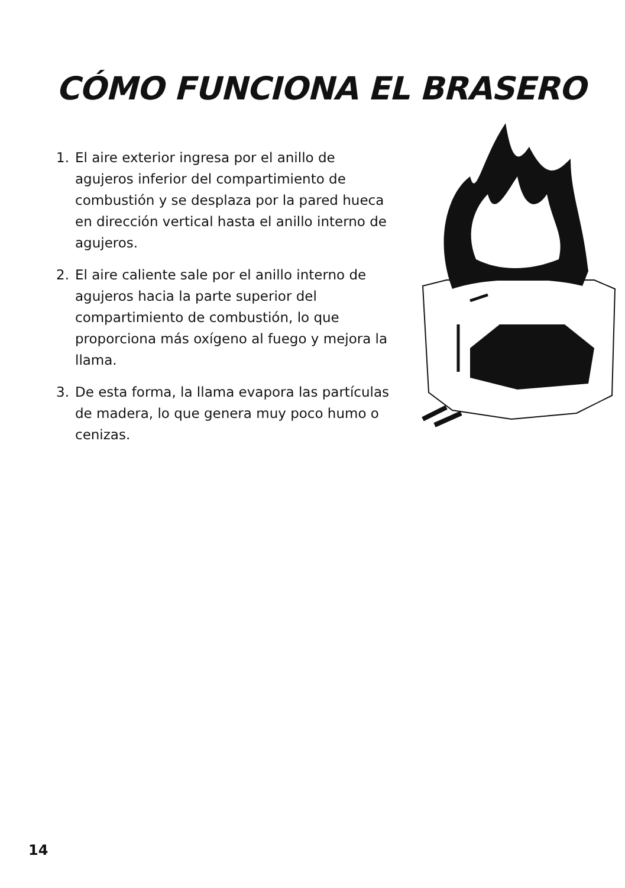CÓMO FUNCIONA EL BRASERO
1. El aire exterior ingresa por el anillo de agujeros inferior del compartimiento de combustión y se desplaza por la pared hueca en dirección vertical hasta el anillo interno de agujeros.
2. El aire caliente sale por el anillo interno de agujeros hacia la parte superior del compartimiento de combustión, lo que proporciona más oxígeno al fuego y mejora la llama.
3. De esta forma, la llama evapora las partículas de madera, lo que genera muy poco humo o cenizas.
14